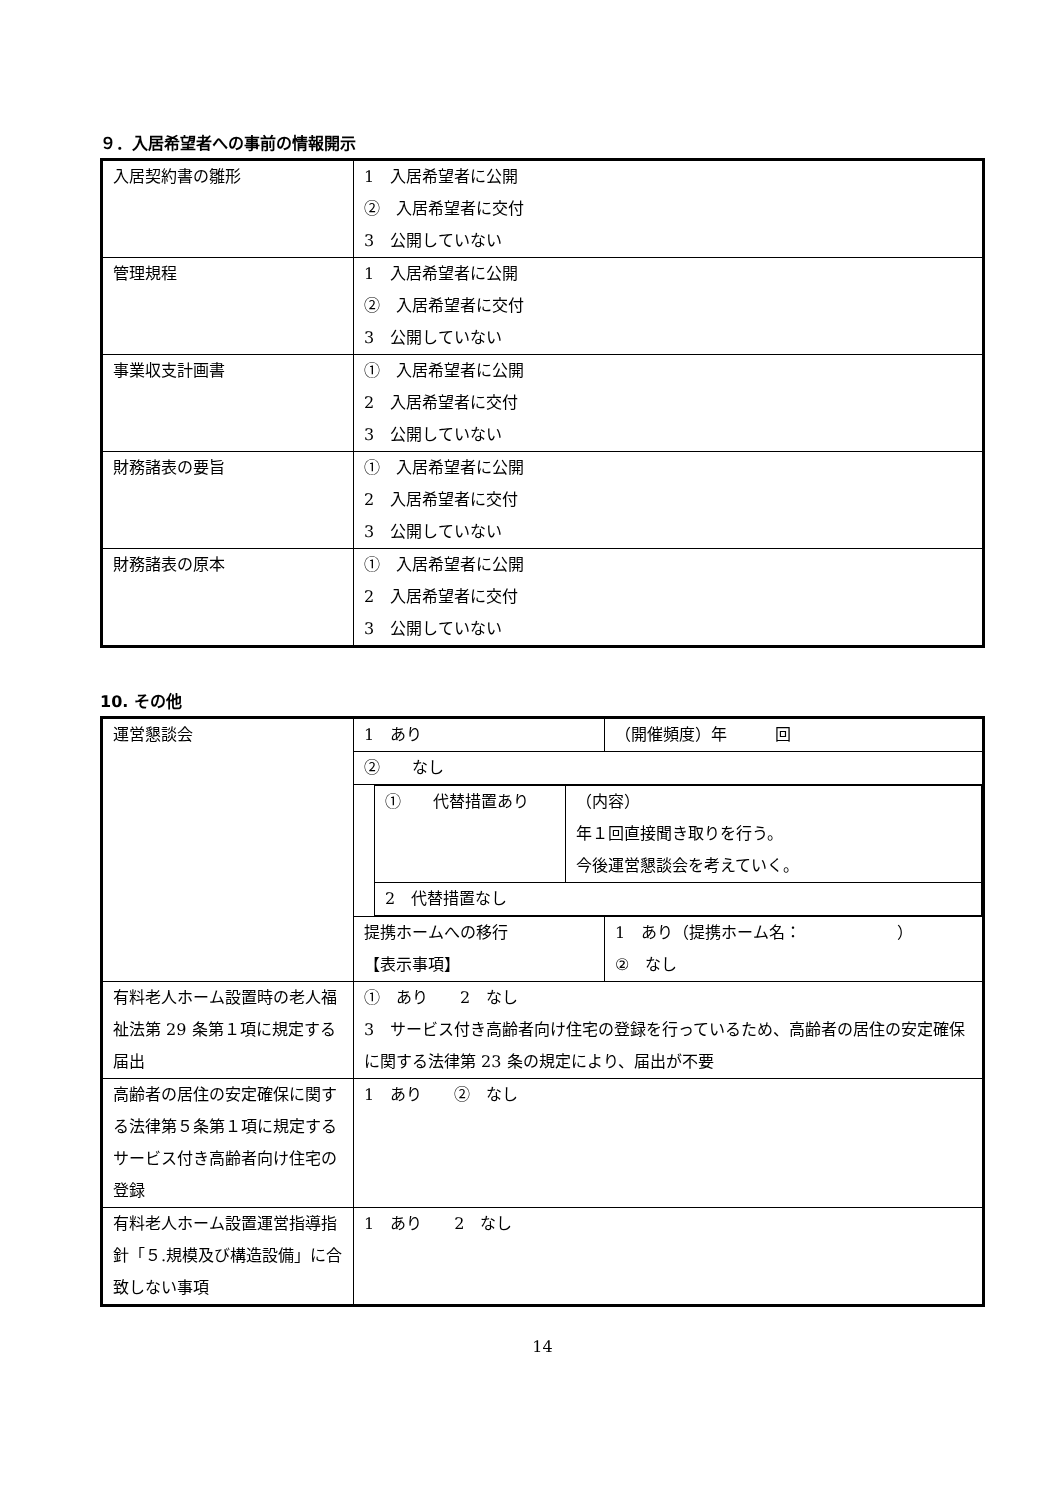９．入居希望者への事前の情報開示
| 入居契約書の雛形 | 1 入居希望者に公開 ② 入居希望者に交付 3 公開していない |
| 管理規程 | 1 入居希望者に公開 ② 入居希望者に交付 3 公開していない |
| 事業収支計画書 | ① 入居希望者に公開 2 入居希望者に交付 3 公開していない |
| 財務諸表の要旨 | ① 入居希望者に公開 2 入居希望者に交付 3 公開していない |
| 財務諸表の原本 | ① 入居希望者に公開 2 入居希望者に交付 3 公開していない |
10. その他
| 運営懇談会 | 1 あり | （開催頻度）年 回 |
| | ② なし | |
| | / ① 代替措置あり / （内容） 年１回直接聞き取りを行う。 今後運営懇談会を考えていく。 / / 2 代替措置なし / / | |
| | 提携ホームへの移行 【表示事項】 | 1 あり（提携ホーム名： ） ② なし |
| 有料老人ホーム設置時の老人福祉法第 29 条第１項に規定する届出 | ① あり 2 なし 3 サービス付き高齢者向け住宅の登録を行っているため、高齢者の居住の安定確保に関する法律第 23 条の規定により、届出が不要 | |
| 高齢者の居住の安定確保に関する法律第５条第１項に規定するサービス付き高齢者向け住宅の登録 | 1 あり ② なし | |
| 有料老人ホーム設置運営指導指針「５.規模及び構造設備」に合致しない事項 | 1 あり 2 なし | |
14